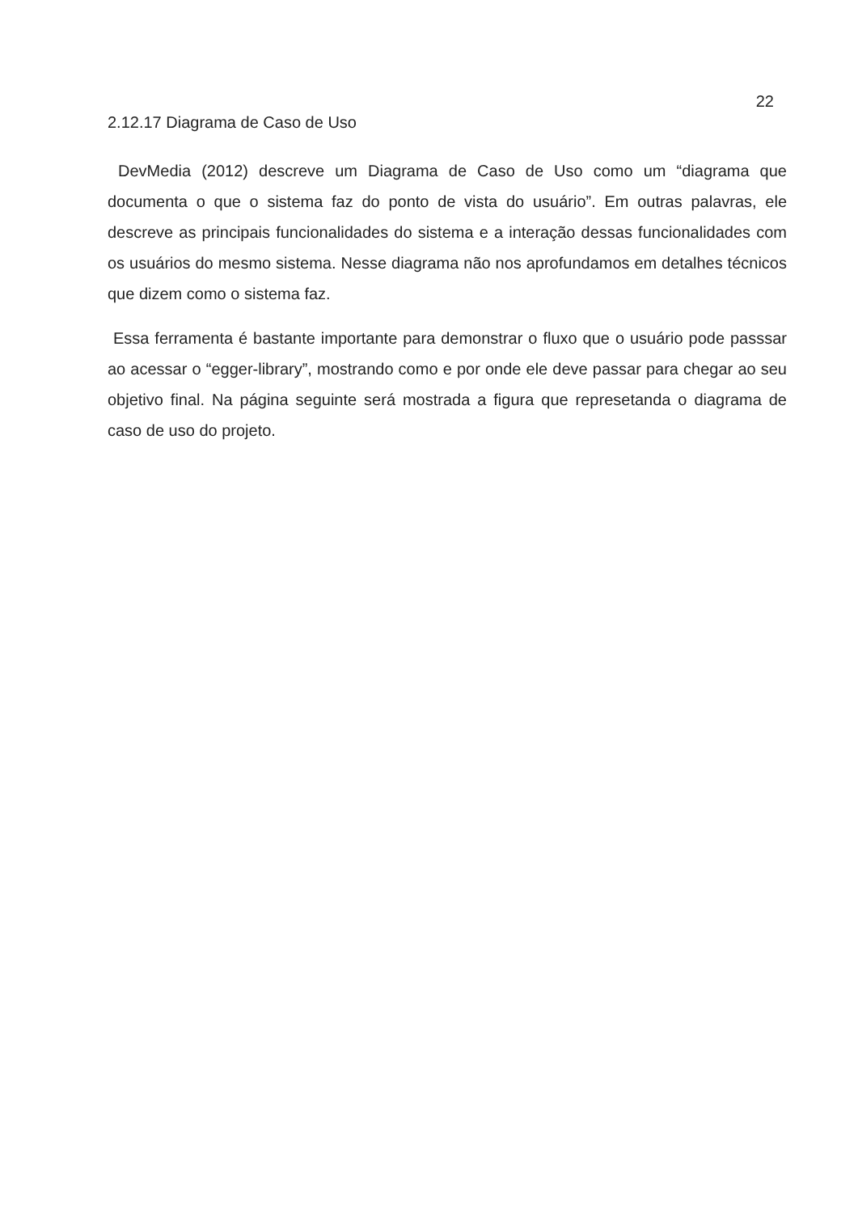22
2.12.17 Diagrama de Caso de Uso
DevMedia (2012) descreve um Diagrama de Caso de Uso como um “diagrama que documenta o que o sistema faz do ponto de vista do usuário”. Em outras palavras, ele descreve as principais funcionalidades do sistema e a interação dessas funcionalidades com os usuários do mesmo sistema. Nesse diagrama não nos aprofundamos em detalhes técnicos que dizem como o sistema faz.
Essa ferramenta é bastante importante para demonstrar o fluxo que o usuário pode passsar ao acessar o “egger-library”, mostrando como e por onde ele deve passar para chegar ao seu objetivo final. Na página seguinte será mostrada a figura que represetanda o diagrama de caso de uso do projeto.